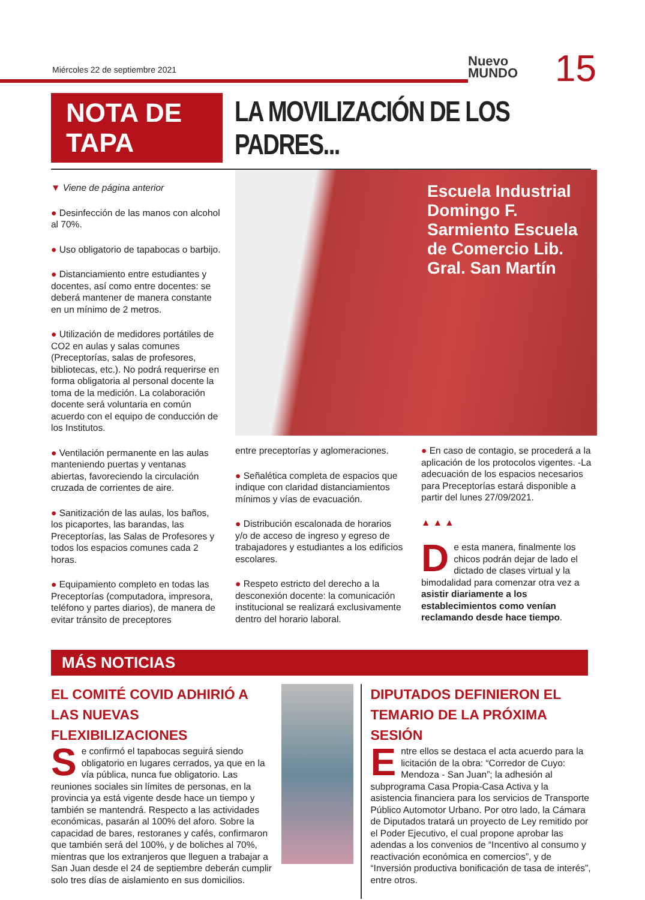Miércoles 22 de septiembre 2021
Nuevo
MUNDO
15
NOTA DE TAPA
LA MOVILIZACIÓN DE LOS PADRES...
▼ Viene de página anterior
● Desinfección de las manos con alcohol al 70%.
● Uso obligatorio de tapabocas o barbijo.
● Distanciamiento entre estudiantes y docentes, así como entre docentes: se deberá mantener de manera constante en un mínimo de 2 metros.
● Utilización de medidores portátiles de CO2 en aulas y salas comunes (Preceptorías, salas de profesores, bibliotecas, etc.). No podrá requerirse en forma obligatoria al personal docente la toma de la medición. La colaboración docente será voluntaria en común acuerdo con el equipo de conducción de los Institutos.
● Ventilación permanente en las aulas manteniendo puertas y ventanas abiertas, favoreciendo la circulación cruzada de corrientes de aire.
● Sanitización de las aulas, los baños, los picaportes, las barandas, las Preceptorías, las Salas de Profesores y todos los espacios comunes cada 2 horas.
● Equipamiento completo en todas las Preceptorías (computadora, impresora, teléfono y partes diarios), de manera de evitar tránsito de preceptores
Escuela Industrial Domingo F. Sarmiento Escuela de Comercio Lib. Gral. San Martín
entre preceptorías y aglomeraciones.
● Señalética completa de espacios que indique con claridad distanciamientos mínimos y vías de evacuación.
● Distribución escalonada de horarios y/o de acceso de ingreso y egreso de trabajadores y estudiantes a los edificios escolares.
● Respeto estricto del derecho a la desconexión docente: la comunicación institucional se realizará exclusivamente dentro del horario laboral.
● En caso de contagio, se procederá a la aplicación de los protocolos vigentes. -La adecuación de los espacios necesarios para Preceptorías estará disponible a partir del lunes 27/09/2021.
▲ ▲ ▲
De esta manera, finalmente los chicos podrán dejar de lado el dictado de clases virtual y la bimodalidad para comenzar otra vez a asistir diariamente a los establecimientos como venían reclamando desde hace tiempo.
MÁS NOTICIAS
EL COMITÉ COVID ADHIRIÓ A LAS NUEVAS FLEXIBILIZACIONES
Se confirmó el tapabocas seguirá siendo obligatorio en lugares cerrados, ya que en la vía pública, nunca fue obligatorio. Las reuniones sociales sin límites de personas, en la provincia ya está vigente desde hace un tiempo y también se mantendrá. Respecto a las actividades económicas, pasarán al 100% del aforo. Sobre la capacidad de bares, restoranes y cafés, confirmaron que también será del 100%, y de boliches al 70%, mientras que los extranjeros que lleguen a trabajar a San Juan desde el 24 de septiembre deberán cumplir solo tres días de aislamiento en sus domicilios.
DIPUTADOS DEFINIERON EL TEMARIO DE LA PRÓXIMA SESIÓN
Entre ellos se destaca el acta acuerdo para la licitación de la obra: “Corredor de Cuyo: Mendoza - San Juan”; la adhesión al subprograma Casa Propia-Casa Activa y la asistencia financiera para los servicios de Transporte Público Automotor Urbano. Por otro lado, la Cámara de Diputados tratará un proyecto de Ley remitido por el Poder Ejecutivo, el cual propone aprobar las adendas a los convenios de “Incentivo al consumo y reactivación económica en comercios”, y de “Inversión productiva bonificación de tasa de interés”, entre otros.